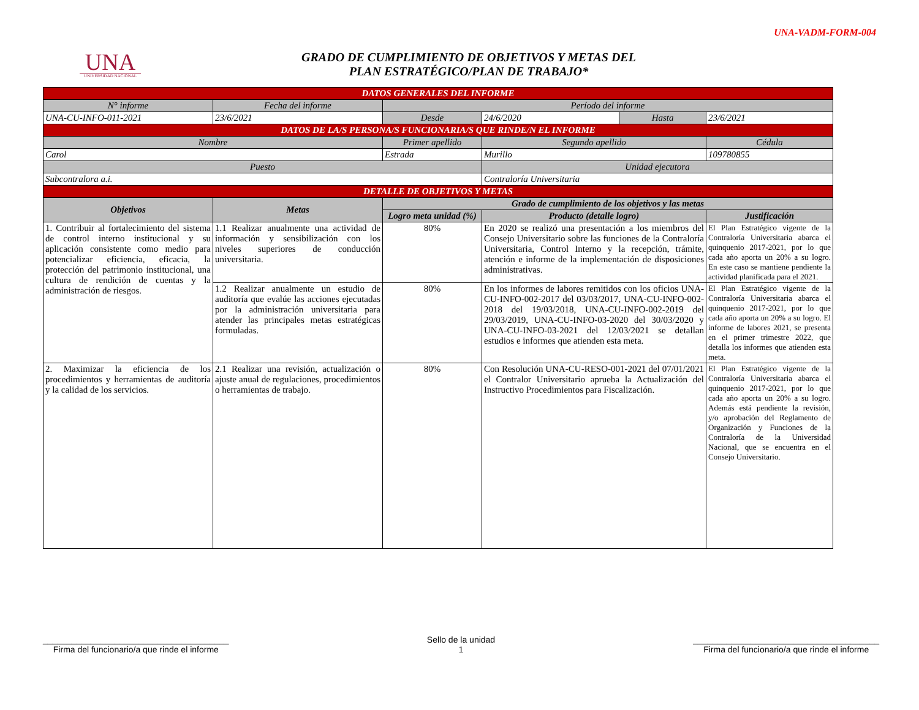UNA-VADM-FORM-004
UNA
UNIVERSIDAD NACIONAL
GRADO DE CUMPLIMIENTO DE OBJETIVOS Y METAS DEL
PLAN ESTRATÉGICO/PLAN DE TRABAJO*
| DATOS GENERALES DEL INFORME | | | | | |
| N° informe | Fecha del informe | Período del informe | | | |
| UNA-CU-INFO-011-2021 | 23/6/2021 | Desde | 24/6/2020 | Hasta | 23/6/2021 |
| DATOS DE LA/S PERSONA/S FUNCIONARIA/S QUE RINDE/N EL INFORME | | | | | |
| Nombre | | Primer apellido | Segundo apellido | | Cédula |
| Carol | | Estrada | Murillo | | 109780855 |
| Puesto | | | Unidad ejecutora | | |
| Subcontralora a.i. | | | Contraloría Universitaria | | |
| DETALLE DE OBJETIVOS Y METAS | | | | | |
| Objetivos | Metas | Grado de cumplimiento de los objetivos y las metas | | | |
| | | Logro meta unidad (%) | Producto (detalle logro) | | Justificación |
| 1. Contribuir al fortalecimiento del sistema de control interno institucional y su aplicación consistente como medio para potencializar eficiencia, eficacia, la protección del patrimonio institucional, una cultura de rendición de cuentas y la administración de riesgos. | 1.1 Realizar anualmente una actividad de información y sensibilización con los niveles superiores de conducción universitaria. | 80% | En 2020 se realizó una presentación a los miembros del Consejo Universitario sobre las funciones de la Contraloría Universitaria, Control Interno y la recepción, trámite, atención e informe de la implementación de disposiciones administrativas. | | El Plan Estratégico vigente de la Contraloría Universitaria abarca el quinquenio 2017-2021, por lo que cada año aporta un 20% a su logro. En este caso se mantiene pendiente la actividad planificada para el 2021. |
| | 1.2 Realizar anualmente un estudio de auditoría que evalúe las acciones ejecutadas por la administración universitaria para atender las principales metas estratégicas formuladas. | 80% | En los informes de labores remitidos con los oficios UNA-CU-INFO-002-2017 del 03/03/2017, UNA-CU-INFO-002-2018 del 19/03/2018, UNA-CU-INFO-002-2019 del 29/03/2019, UNA-CU-INFO-03-2020 del 30/03/2020 y UNA-CU-INFO-03-2021 del 12/03/2021 se detallan estudios e informes que atienden esta meta. | | El Plan Estratégico vigente de la Contraloría Universitaria abarca el quinquenio 2017-2021, por lo que cada año aporta un 20% a su logro. El informe de labores 2021, se presenta en el primer trimestre 2022, que detalla los informes que atienden esta meta. |
| 2. Maximizar la eficiencia de los procedimientos y herramientas de auditoría y la calidad de los servicios. | 2.1 Realizar una revisión, actualización o ajuste anual de regulaciones, procedimientos o herramientas de trabajo. | 80% | Con Resolución UNA-CU-RESO-001-2021 del 07/01/2021 el Contralor Universitario aprueba la Actualización del Instructivo Procedimientos para Fiscalización. | | El Plan Estratégico vigente de la Contraloría Universitaria abarca el quinquenio 2017-2021, por lo que cada año aporta un 20% a su logro. Además está pendiente la revisión, y/o aprobación del Reglamento de Organización y Funciones de la Contraloría de la Universidad Nacional, que se encuentra en el Consejo Universitario. |
_______________________________________
Firma del funcionario/a que rinde el informe
Sello de la unidad
1
_______________________________________
Firma del funcionario/a que rinde el informe